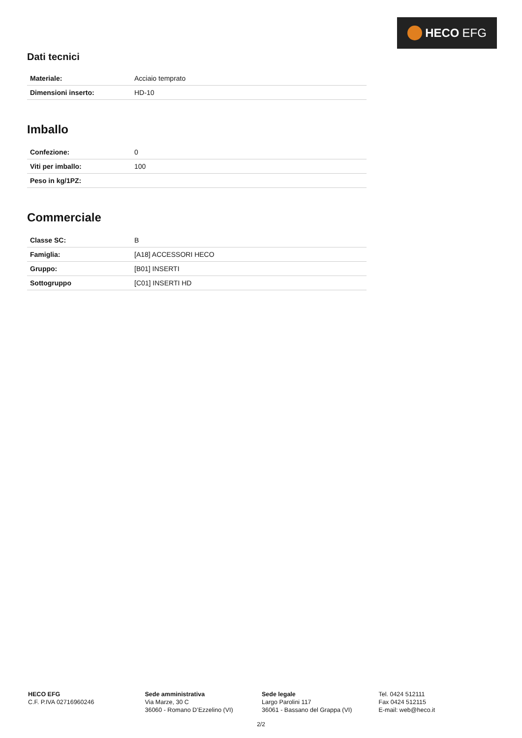HECO EFG
Dati tecnici
| Materiale: | Acciaio temprato |
| Dimensioni inserto: | HD-10 |
Imballo
| Confezione: | 0 |
| Viti per imballo: | 100 |
| Peso in kg/1PZ: | |
Commerciale
| Classe SC: | B |
| Famiglia: | [A18] ACCESSORI HECO |
| Gruppo: | [B01] INSERTI |
| Sottogruppo | [C01] INSERTI HD |
HECO EFG
C.F. P.IVA 02716960246
Sede amministrativa
Via Marze, 30 C
36060 - Romano D’Ezzelino (VI)
Sede legale
Largo Parolini 117
36061 - Bassano del Grappa (VI)
Tel. 0424 512111
Fax 0424 512115
E-mail: web@heco.it
2/2